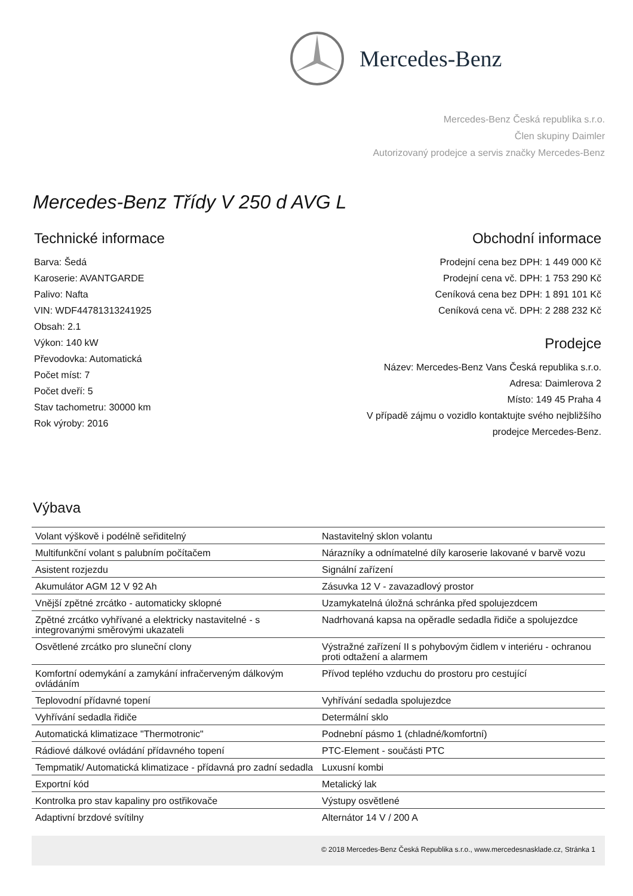Mercedes-Benz
Mercedes-Benz Česká republika s.r.o.
Člen skupiny Daimler
Autorizovaný prodejce a servis značky Mercedes-Benz
Mercedes-Benz Třídy V 250 d AVG L
Technické informace
Barva: Šedá
Karoserie: AVANTGARDE
Palivo: Nafta
VIN: WDF44781313241925
Obsah: 2.1
Výkon: 140 kW
Převodovka: Automatická
Počet míst: 7
Počet dveří: 5
Stav tachometru: 30000 km
Rok výroby: 2016
Obchodní informace
Prodejní cena bez DPH: 1 449 000 Kč
Prodejní cena vč. DPH: 1 753 290 Kč
Ceníková cena bez DPH: 1 891 101 Kč
Ceníková cena vč. DPH: 2 288 232 Kč
Prodejce
Název: Mercedes-Benz Vans Česká republika s.r.o.
Adresa: Daimlerova 2
Místo: 149 45 Praha 4
V případě zájmu o vozidlo kontaktujte svého nejbližšího
prodejce Mercedes-Benz.
Výbava
| Volant výškově i podélně seřiditelný | Nastavitelný sklon volantu |
| Multifunkční volant s palubním počítačem | Nárazníky a odnímatelné díly karoserie lakované v barvě vozu |
| Asistent rozjezdu | Signální zařízení |
| Akumulátor AGM 12 V 92 Ah | Zásuvka 12 V - zavazadlový prostor |
| Vnější zpětné zrcátko - automaticky sklopné | Uzamykatelná úložná schránka před spolujezdcem |
| Zpětné zrcátko vyhřívané a elektricky nastavitelné - s integrovanými směrovými ukazateli | Nadrhovaná kapsa na opěradle sedadla řidiče a spolujezdce |
| Osvětlené zrcátko pro sluneční clony | Výstražné zařízení II s pohybovým čidlem v interiéru - ochranou proti odtažení a alarmem |
| Komfortní odemykání a zamykání infračerveným dálkovým ovládáním | Přívod teplého vzduchu do prostoru pro cestující |
| Teplovodní přídavné topení | Vyhřívání sedadla spolujezdce |
| Vyhřívání sedadla řidiče | Determální sklo |
| Automatická klimatizace "Thermotronic" | Podnební pásmo 1 (chladné/komfortní) |
| Rádiové dálkové ovládání přídavného topení | PTC-Element - součásti PTC |
| Tempmatik/ Automatická klimatizace - přídavná pro zadní sedadla | Luxusní kombi |
| Exportní kód | Metalický lak |
| Kontrolka pro stav kapaliny pro ostřikovače | Výstupy osvětlené |
| Adaptivní brzdové svítilny | Alternátor 14 V / 200 A |
© 2018 Mercedes-Benz Česká Republika s.r.o., www.mercedesnasklade.cz, Stránka 1